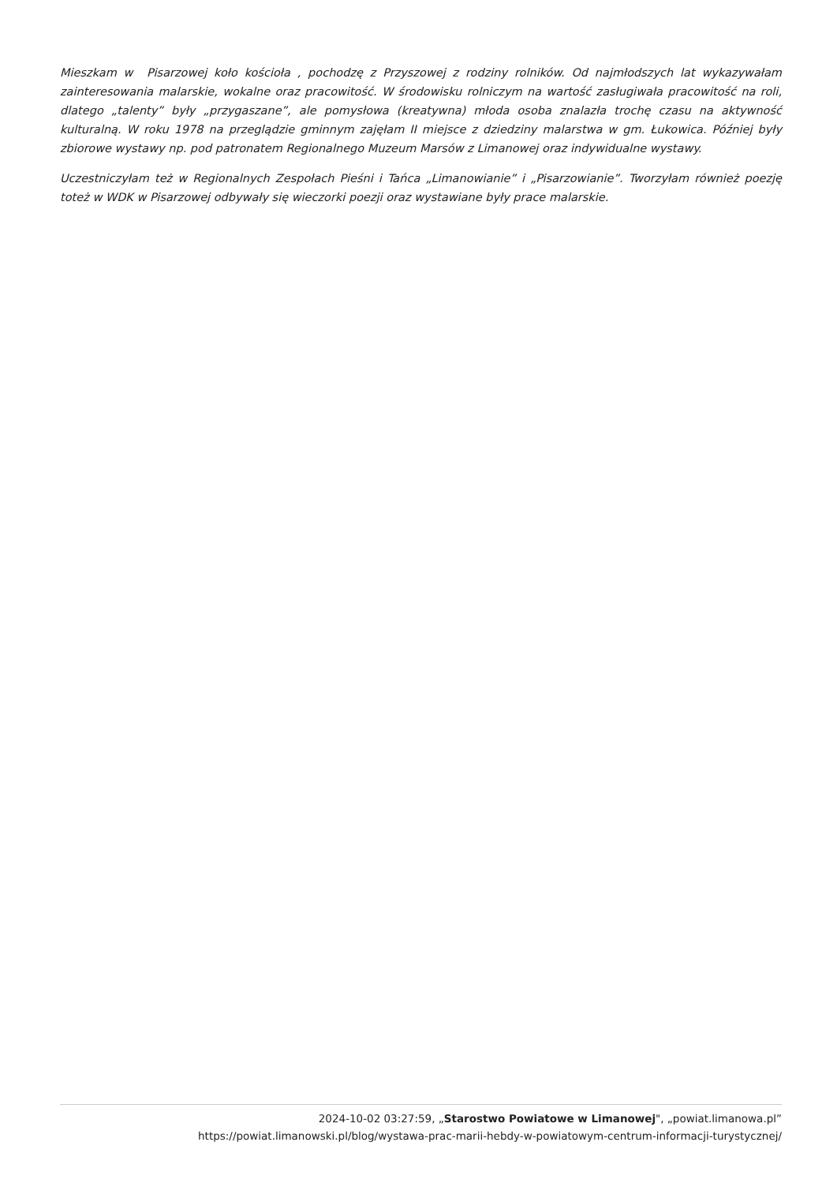Mieszkam w Pisarzowej koło kościoła , pochodzę z Przyszowej z rodziny rolników. Od najmłodszych lat wykazywałam zainteresowania malarskie, wokalne oraz pracowitość. W środowisku rolniczym na wartość zasługiwała pracowitość na roli, dlatego „talenty” były „przygaszane”, ale pomysłowa (kreatywna) młoda osoba znalazła trochę czasu na aktywność kulturalną. W roku 1978 na przeglądzie gminnym zajęłam II miejsce z dziedziny malarstwa w gm. Łukowica. Później były zbiorowe wystawy np. pod patronatem Regionalnego Muzeum Marsów z Limanowej oraz indywidualne wystawy.
Uczestniczyłam też w Regionalnych Zespołach Pieśni i Tańca „Limanowianie” i „Pisarzowianie”. Tworzyłam również poezję toteż w WDK w Pisarzowej odbywały się wieczorki poezji oraz wystawiane były prace malarskie.
2024-10-02 03:27:59, „Starostwo Powiatowe w Limanowej", „powiat.limanowa.pl”
https://powiat.limanowski.pl/blog/wystawa-prac-marii-hebdy-w-powiatowym-centrum-informacji-turystycznej/